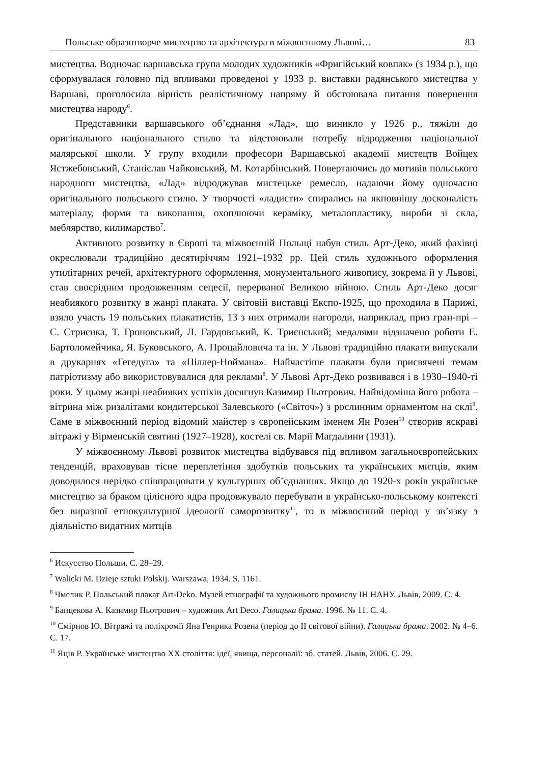Польське образотворче мистецтво та архітектура в міжвоєнному Львові… 83
мистецтва. Водночас варшавська група молодих художників «Фригійський ковпак» (з 1934 р.), що сформувалася головно під впливами проведеної у 1933 р. виставки радянського мистецтва у Варшаві, проголосила вірність реалістичному напряму й обстоювала питання повернення мистецтва народу<sup>6</sup>.
Представники варшавського об’єднання «Лад», що виникло у 1926 р., тяжіли до оригінального національного стилю та відстоювали потребу відродження національної малярської школи. У групу входили професори Варшавської академії мистецтв Войцех Ястжебовський, Станіслав Чайковський, М. Котарбінський. Повертаючись до мотивів польського народного мистецтва, «Лад» відроджував мистецьке ремесло, надаючи йому одночасно оригінального польського стилю. У творчості «ладисти» спирались на якповнішу досконалість матеріалу, форми та виконання, охоплюючи кераміку, металопластику, вироби зі скла, меблярство, килимарство<sup>7</sup>.
Активного розвитку в Європі та міжвоєнній Польщі набув стиль Арт-Деко, який фахівці окреслювали традиційно десятиріччям 1921–1932 рр. Цей стиль художнього оформлення утилітарних речей, архітектурного оформлення, монументального живопису, зокрема й у Львові, став своєрідним продовженням сецесії, перерваної Великою війною. Стиль Арт-Деко досяг неабиякого розвитку в жанрі плаката. У світовій виставці Експо-1925, що проходила в Парижі, взяло участь 19 польських плакатистів, 13 з них отримали нагороди, наприклад, приз гран-прі – С. Стриєнка, Т. Гроновський, Л. Гардовський, К. Триєнський; медалями відзначено роботи Е. Бартоломейчика, Я. Буковського, А. Процайловича та ін. У Львові традиційно плакати випускали в друкарнях «Гегедуга» та «Піллер-Ноймана». Найчастіше плакати були присвячені темам патріотизму або використовувалися для реклами<sup>8</sup>. У Львові Арт-Деко розвивався і в 1930–1940-ті роки. У цьому жанрі неабияких успіхів досягнув Казимир Пьотрович. Найвідоміша його робота – вітрина між ризалітами кондитерської Залевського («Світоч») з рослинним орнаментом на склі<sup>9</sup>. Саме в міжвоєнний період відомий майстер з європейським іменем Ян Розен<sup>10</sup> створив яскраві вітражі у Вірменській святині (1927–1928), костелі св. Марії Магдалини (1931).
У міжвоєнному Львові розвиток мистецтва відбувався під впливом загальноєвропейських тенденцій, враховував тісне переплетіння здобутків польських та українських митців, яким доводилося нерідко співпрацювати у культурних об’єднаннях. Якщо до 1920-х років українське мистецтво за браком цілісного ядра продовжувало перебувати в українсько-польському контексті без виразної етнокультурної ідеології саморозвитку<sup>11</sup>, то в міжвоєнний період у зв’язку з діяльністю видатних митців
<sup>6</sup> Искусство Польши. С. 28–29.
<sup>7</sup> Walicki M. Dzieje sztuki Polskij. Warszawa, 1934. S. 1161.
<sup>8</sup> Чмелик Р. Польський плакат Art-Deko. Музей етнографії та художнього промислу ІН НАНУ. Львів, 2009. С. 4.
<sup>9</sup> Банцекова А. Казимир Пьотрович – художник Art Deco. Галицька брама. 1996. № 11. С. 4.
<sup>10</sup> Смірнов Ю. Вітражі та поліхромії Яна Генрика Розена (період до ІІ світової війни). Галицька брама. 2002. № 4–6. С. 17.
<sup>11</sup> Яців Р. Українське мистецтво ХХ століття: ідеї, явища, персоналії: зб. статей. Львів, 2006. С. 29.